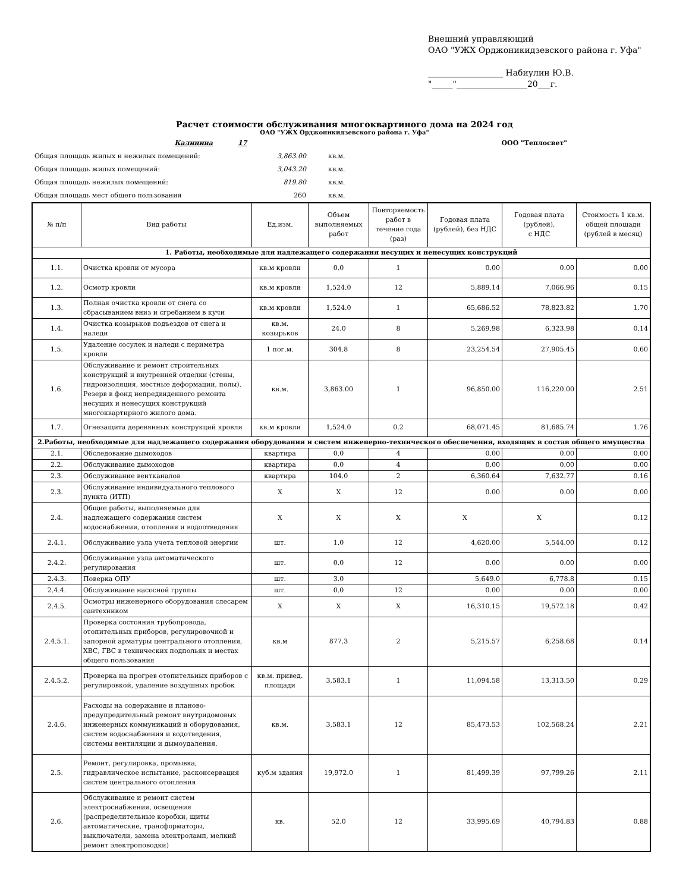Внешний управляющий
ОАО "УЖХ Орджоникидзевского района г. Уфа"
__________________ Набиулин Ю.В.
"_____"_________________20___г.
Расчет стоимости обслуживания многоквартиного дома на 2024 год
ОАО "УЖХ Орджоникидзевского района г. Уфа"
| Калинина | 17 | | ООО "Теплосвет" |
| Общая площадь жилых и нежилых помещений: 3,863.00 | | кв.м. | |
| Общая площадь жилых помещений: 3,043.20 | | кв.м. | |
| Общая площадь нежилых помещений: 819.80 | | кв.м. | |
| Общая площадь мест общего пользования 260 | | кв.м. | |
| № п/п | Вид работы | Ед.изм. | Объем выполняемых работ | Повторяемость работ в течение года (раз) | Годовая плата (рублей), без НДС | Годовая плата (рублей), с НДС | Стоимость 1 кв.м. общей площади (рублей в месяц) |
| --- | --- | --- | --- | --- | --- | --- | --- |
| 1. Работы, необходимые для надлежащего содержания несущих и ненесущих конструкций | | | | | | | |
| 1.1. | Очистка кровли от мусора | кв.м кровли | 0.0 | 1 | 0.00 | 0.00 | 0.00 |
| 1.2. | Осмотр кровли | кв.м кровли | 1,524.0 | 12 | 5,889.14 | 7,066.96 | 0.15 |
| 1.3. | Полная очистка кровли от снега со сбрасыванием вниз и сгребанием в кучи | кв.м кровли | 1,524.0 | 1 | 65,686.52 | 78,823.82 | 1.70 |
| 1.4. | Очистка козырьков подъездов от снега и наледи | кв.м. козырьков | 24.0 | 8 | 5,269.98 | 6,323.98 | 0.14 |
| 1.5. | Удаление сосулек и наледи с периметра кровли | 1 пог.м. | 304.8 | 8 | 23,254.54 | 27,905.45 | 0.60 |
| 1.6. | Обслуживание и ремонт строительных конструкций и внутренней отделки (стены, гидроизоляция, местные деформации, полы). Резерв в фонд непредвиденного ремонта несущих и ненесущих конструкций многоквартирного жилого дома. | кв.м. | 3,863.00 | 1 | 96,850.00 | 116,220.00 | 2.51 |
| 1.7. | Огнезащита деревянных конструкций кровли | кв.м кровли | 1,524.0 | 0.2 | 68,071.45 | 81,685.74 | 1.76 |
| 2.Работы, необходимые для надлежащего содержания оборудования и систем инженерно-технического обеспечения, входящих в состав общего имущества | | | | | | | |
| 2.1. | Обследование дымоходов | квартира | 0.0 | 4 | 0.00 | 0.00 | 0.00 |
| 2.2. | Обслуживание дымоходов | квартира | 0.0 | 4 | 0.00 | 0.00 | 0.00 |
| 2.3. | Обслуживание вентканалов | квартира | 104.0 | 2 | 6,360.64 | 7,632.77 | 0.16 |
| 2.3. | Обслуживание индивидуального теплового пункта (ИТП) | X | X | 12 | 0.00 | 0.00 | 0.00 |
| 2.4. | Общие работы, выполняемые для надлежащего содержания систем водоснабжения, отопления и водоотведения | X | X | X | X | X | 0.12 |
| 2.4.1. | Обслуживание узла учета тепловой энергии | шт. | 1.0 | 12 | 4,620.00 | 5,544.00 | 0.12 |
| 2.4.2. | Обслуживание узла автоматического регулирования | шт. | 0.0 | 12 | 0.00 | 0.00 | 0.00 |
| 2.4.3. | Поверка ОПУ | шт. | 3.0 | | 5,649.0 | 6,778.8 | 0.15 |
| 2.4.4. | Обслуживание насосной группы | шт. | 0.0 | 12 | 0.00 | 0.00 | 0.00 |
| 2.4.5. | Осмотры инженерного оборудования слесарем сантехником | X | X | X | 16,310.15 | 19,572.18 | 0.42 |
| 2.4.5.1. | Проверка состояния трубопровода, отопительных приборов, регулировочной и запорной арматуры центрального отопления, ХВС, ГВС в технических подпольях и местах общего пользования | кв.м | 877.3 | 2 | 5,215.57 | 6,258.68 | 0.14 |
| 2.4.5.2. | Проверка на прогрев отопительных приборов с регулировкой, удаление воздушных пробок | кв.м. привед. площади | 3,583.1 | 1 | 11,094.58 | 13,313.50 | 0.29 |
| 2.4.6. | Расходы на содержание и планово-предупредительный ремонт внутридомовых инженерных коммуникаций и оборудования, систем водоснабжения и водотведения, системы вентиляции и дымоудаления. | кв.м. | 3,583.1 | 12 | 85,473.53 | 102,568.24 | 2.21 |
| 2.5. | Ремонт, регулировка, промывка, гидравлическое испытание, расконсервация систем центрального отопления | куб.м здания | 19,972.0 | 1 | 81,499.39 | 97,799.26 | 2.11 |
| 2.6. | Обслуживание и ремонт систем электроснабжения, освещения (распределительные коробки, щиты автоматические, трансформаторы, выключатели, замена электроламп, мелкий ремонт электроповодки) | кв. | 52.0 | 12 | 33,995.69 | 40,794.83 | 0.88 |